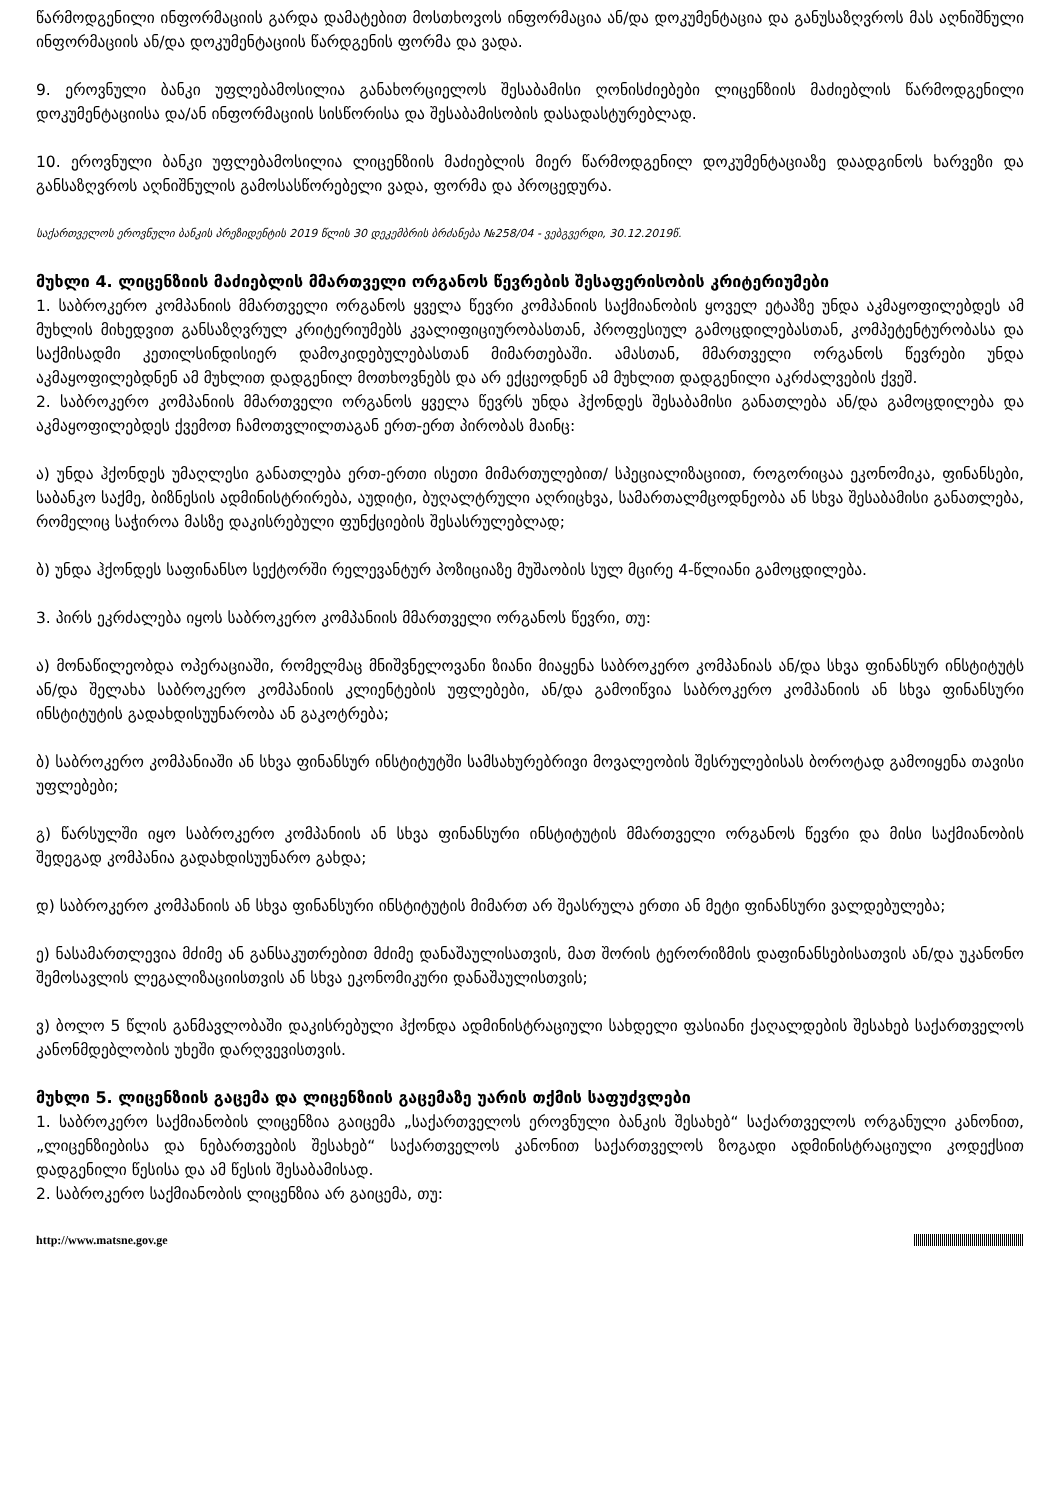წარმოდგენილი ინფორმაციის გარდა დამატებით მოსთხოვოს ინფორმაცია ან/და დოკუმენტაცია და განუსაზღვროს მას აღნიშნული ინფორმაციის ან/და დოკუმენტაციის წარდგენის ფორმა და ვადა.
9. ეროვნული ბანკი უფლებამოსილია განახორციელოს შესაბამისი ღონისძიებები ლიცენზიის მაძიებლის წარმოდგენილი დოკუმენტაციისა და/ან ინფორმაციის სისწორისა და შესაბამისობის დასადასტურებლად.
10. ეროვნული ბანკი უფლებამოსილია ლიცენზიის მაძიებლის მიერ წარმოდგენილ დოკუმენტაციაზე დაადგინოს ხარვეზი და განსაზღვროს აღნიშნულის გამოსასწორებელი ვადა, ფორმა და პროცედურა.
საქართველოს ეროვნული ბანკის პრეზიდენტის 2019 წლის 30 დეკემბრის ბრძანება №258/04 - ვებგვერდი, 30.12.2019წ.
მუხლი 4. ლიცენზიის მაძიებლის მმართველი ორგანოს წევრების შესაფერისობის კრიტერიუმები
1. საბროკერო კომპანიის მმართველი ორგანოს ყველა წევრი კომპანიის საქმიანობის ყოველ ეტაპზე უნდა აკმაყოფილებდეს ამ მუხლის მიხედვით განსაზღვრულ კრიტერიუმებს კვალიფიციურობასთან, პროფესიულ გამოცდილებასთან, კომპეტენტურობასა და საქმისადმი კეთილსინდისიერ დამოკიდებულებასთან მიმართებაში. ამასთან, მმართველი ორგანოს წევრები უნდა აკმაყოფილებდნენ ამ მუხლით დადგენილ მოთხოვნებს და არ ექცეოდნენ ამ მუხლით დადგენილი აკრძალვების ქვეშ.
2. საბროკერო კომპანიის მმართველი ორგანოს ყველა წევრს უნდა ჰქონდეს შესაბამისი განათლება ან/და გამოცდილება და აკმაყოფილებდეს ქვემოთ ჩამოთვლილთაგან ერთ-ერთ პირობას მაინც:
ა) უნდა ჰქონდეს უმაღლესი განათლება ერთ-ერთი ისეთი მიმართულებით/ სპეციალიზაციით, როგორიცაა ეკონომიკა, ფინანსები, საბანკო საქმე, ბიზნესის ადმინისტრირება, აუდიტი, ბუღალტრული აღრიცხვა, სამართალმცოდნეობა ან სხვა შესაბამისი განათლება, რომელიც საჭიროა მასზე დაკისრებული ფუნქციების შესასრულებლად;
ბ) უნდა ჰქონდეს საფინანსო სექტორში რელევანტურ პოზიციაზე მუშაობის სულ მცირე 4-წლიანი გამოცდილება.
3. პირს ეკრძალება იყოს საბროკერო კომპანიის მმართველი ორგანოს წევრი, თუ:
ა) მონაწილეობდა ოპერაციაში, რომელმაც მნიშვნელოვანი ზიანი მიაყენა საბროკერო კომპანიას ან/და სხვა ფინანსურ ინსტიტუტს ან/და შელახა საბროკერო კომპანიის კლიენტების უფლებები, ან/და გამოიწვია საბროკერო კომპანიის ან სხვა ფინანსური ინსტიტუტის გადახდისუუნარობა ან გაკოტრება;
ბ) საბროკერო კომპანიაში ან სხვა ფინანსურ ინსტიტუტში სამსახურებრივი მოვალეობის შესრულებისას ბოროტად გამოიყენა თავისი უფლებები;
გ) წარსულში იყო საბროკერო კომპანიის ან სხვა ფინანსური ინსტიტუტის მმართველი ორგანოს წევრი და მისი საქმიანობის შედეგად კომპანია გადახდისუუნარო გახდა;
დ) საბროკერო კომპანიის ან სხვა ფინანსური ინსტიტუტის მიმართ არ შეასრულა ერთი ან მეტი ფინანსური ვალდებულება;
ე) ნასამართლევია მძიმე ან განსაკუთრებით მძიმე დანაშაულისათვის, მათ შორის ტერორიზმის დაფინანსებისათვის ან/და უკანონო შემოსავლის ლეგალიზაციისთვის ან სხვა ეკონომიკური დანაშაულისთვის;
ვ) ბოლო 5 წლის განმავლობაში დაკისრებული ჰქონდა ადმინისტრაციული სახდელი ფასიანი ქაღალდების შესახებ საქართველოს კანონმდებლობის უხეში დარღვევისთვის.
მუხლი 5. ლიცენზიის გაცემა და ლიცენზიის გაცემაზე უარის თქმის საფუძვლები
1. საბროკერო საქმიანობის ლიცენზია გაიცემა „საქართველოს ეროვნული ბანკის შესახებ“ საქართველოს ორგანული კანონით, „ლიცენზიებისა და ნებართვების შესახებ“ საქართველოს კანონით საქართველოს ზოგადი ადმინისტრაციული კოდექსით დადგენილი წესისა და ამ წესის შესაბამისად.
2. საბროკერო საქმიანობის ლიცენზია არ გაიცემა, თუ:
http://www.matsne.gov.ge